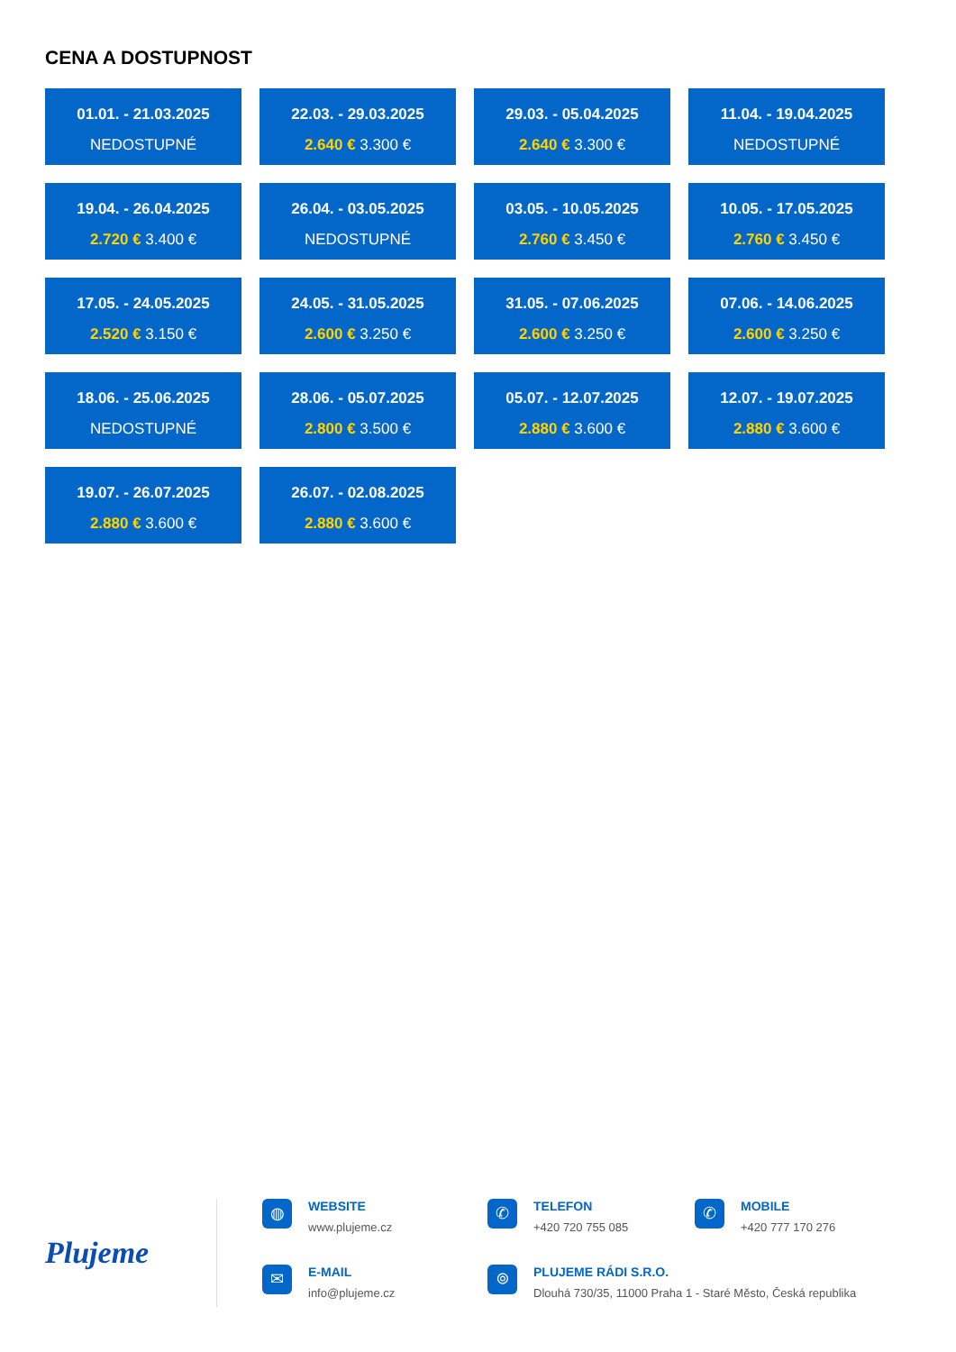CENA A DOSTUPNOST
01.01. - 21.03.2025
NEDOSTUPNÉ
22.03. - 29.03.2025
2.640 € 3.300 €
29.03. - 05.04.2025
2.640 € 3.300 €
11.04. - 19.04.2025
NEDOSTUPNÉ
19.04. - 26.04.2025
2.720 € 3.400 €
26.04. - 03.05.2025
NEDOSTUPNÉ
03.05. - 10.05.2025
2.760 € 3.450 €
10.05. - 17.05.2025
2.760 € 3.450 €
17.05. - 24.05.2025
2.520 € 3.150 €
24.05. - 31.05.2025
2.600 € 3.250 €
31.05. - 07.06.2025
2.600 € 3.250 €
07.06. - 14.06.2025
2.600 € 3.250 €
18.06. - 25.06.2025
NEDOSTUPNÉ
28.06. - 05.07.2025
2.800 € 3.500 €
05.07. - 12.07.2025
2.880 € 3.600 €
12.07. - 19.07.2025
2.880 € 3.600 €
19.07. - 26.07.2025
2.880 € 3.600 €
26.07. - 02.08.2025
2.880 € 3.600 €
Plujeme
◍
WEBSITE
www.plujeme.cz
✆
TELEFON
+420 720 755 085
✆
MOBILE
+420 777 170 276
✉
E-MAIL
info@plujeme.cz
⌾
PLUJEME RÁDI S.R.O.
Dlouhá 730/35, 11000 Praha 1 - Staré Město, Česká republika